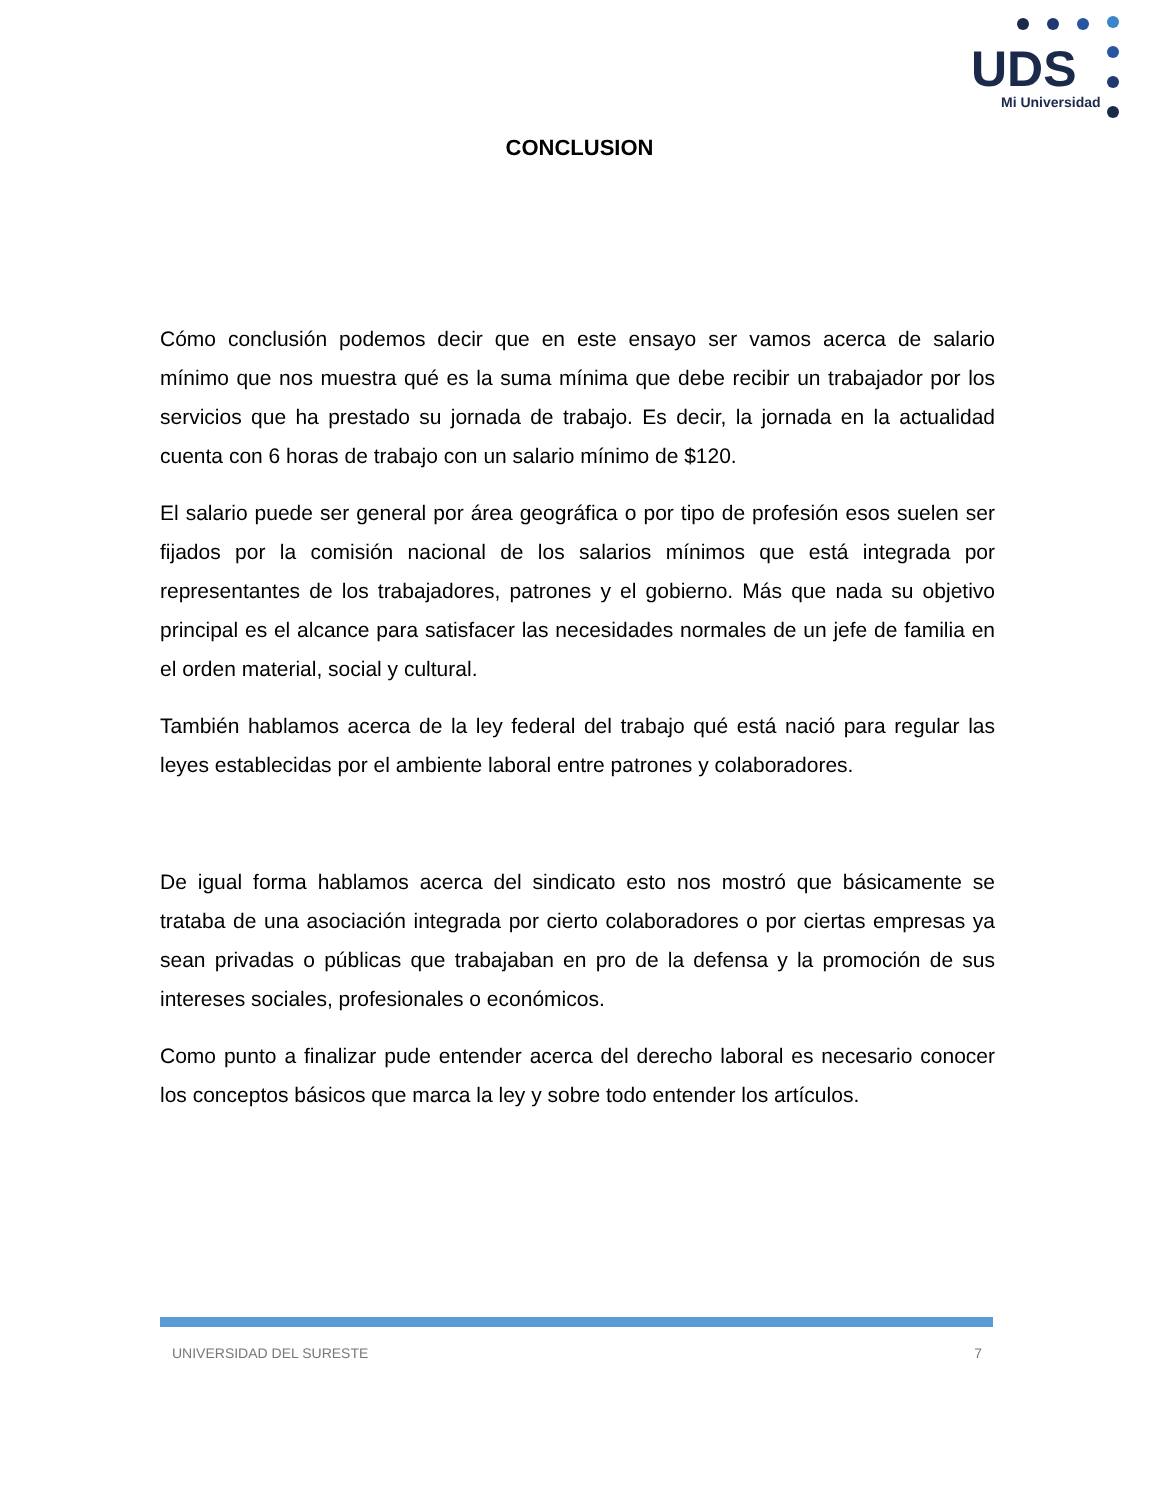UDS
Mi Universidad
CONCLUSION
Cómo conclusión podemos decir que en este ensayo ser vamos acerca de salario mínimo que nos muestra qué es la suma mínima que debe recibir un trabajador por los servicios que ha prestado su jornada de trabajo. Es decir, la jornada en la actualidad cuenta con 6 horas de trabajo con un salario mínimo de $120.
El salario puede ser general por área geográfica o por tipo de profesión esos suelen ser fijados por la comisión nacional de los salarios mínimos que está integrada por representantes de los trabajadores, patrones y el gobierno. Más que nada su objetivo principal es el alcance para satisfacer las necesidades normales de un jefe de familia en el orden material, social y cultural.
También hablamos acerca de la ley federal del trabajo qué está nació para regular las leyes establecidas por el ambiente laboral entre patrones y colaboradores.
De igual forma hablamos acerca del sindicato esto nos mostró que básicamente se trataba de una asociación integrada por cierto colaboradores o por ciertas empresas ya sean privadas o públicas que trabajaban en pro de la defensa y la promoción de sus intereses sociales, profesionales o económicos.
Como punto a finalizar pude entender acerca del derecho laboral es necesario conocer los conceptos básicos que marca la ley y sobre todo entender los artículos.
UNIVERSIDAD DEL SURESTE 7